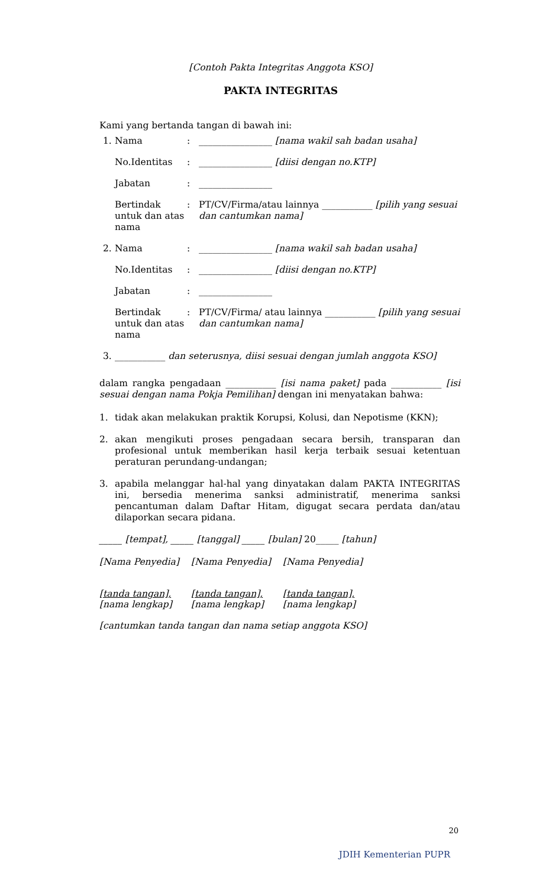[Contoh Pakta Integritas Anggota KSO]
PAKTA INTEGRITAS
Kami yang bertanda tangan di bawah ini:
| 1. | Nama | : | ________________ [nama wakil sah badan usaha] |
| | No.Identitas | : | ________________ [diisi dengan no.KTP] |
| | Jabatan | : | ________________ |
| | Bertindak untuk dan atas nama | : | PT/CV/Firma/atau lainnya ___________ [pilih yang sesuai dan cantumkan nama] |
| 2. | Nama | : | ________________ [nama wakil sah badan usaha] |
| | No.Identitas | : | ________________ [diisi dengan no.KTP] |
| | Jabatan | : | ________________ |
| | Bertindak untuk dan atas nama | : | PT/CV/Firma/ atau lainnya ___________ [pilih yang sesuai dan cantumkan nama] |
| 3. | ___________ dan seterusnya, diisi sesuai dengan jumlah anggota KSO] | | |
dalam rangka pengadaan ___________ [isi nama paket] pada ___________ [isi sesuai dengan nama Pokja Pemilihan] dengan ini menyatakan bahwa:
1. tidak akan melakukan praktik Korupsi, Kolusi, dan Nepotisme (KKN);
2. akan mengikuti proses pengadaan secara bersih, transparan dan profesional untuk memberikan hasil kerja terbaik sesuai ketentuan peraturan perundang-undangan;
3. apabila melanggar hal-hal yang dinyatakan dalam PAKTA INTEGRITAS ini, bersedia menerima sanksi administratif, menerima sanksi pencantuman dalam Daftar Hitam, digugat secara perdata dan/atau dilaporkan secara pidana.
_____ [tempat], _____ [tanggal] _____ [bulan] 20_____ [tahun]
[Nama Penyedia] [Nama Penyedia] [Nama Penyedia]
[tanda tangan],
[nama lengkap]
[tanda tangan],
[nama lengkap]
[tanda tangan],
[nama lengkap]
[cantumkan tanda tangan dan nama setiap anggota KSO]
20
JDIH Kementerian PUPR